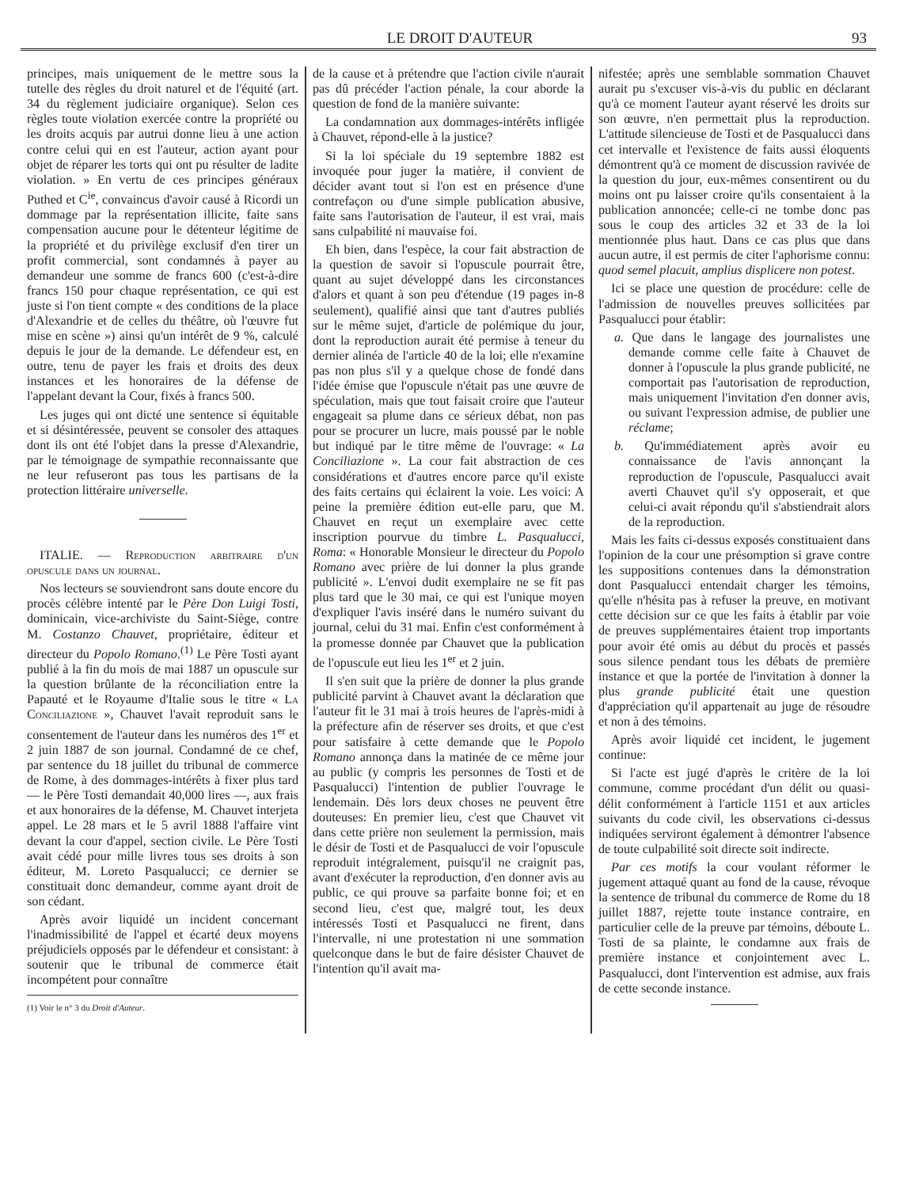LE DROIT D'AUTEUR 93
principes, mais uniquement de le mettre sous la tutelle des règles du droit naturel et de l'équité (art. 34 du règlement judiciaire organique). Selon ces règles toute violation exercée contre la propriété ou les droits acquis par autrui donne lieu à une action contre celui qui en est l'auteur, action ayant pour objet de réparer les torts qui ont pu résulter de ladite violation. » En vertu de ces principes généraux Puthed et C<sup>ie</sup>, convaincus d'avoir causé à Ricordi un dommage par la représentation illicite, faite sans compensation aucune pour le détenteur légitime de la propriété et du privilège exclusif d'en tirer un profit commercial, sont condamnés à payer au demandeur une somme de francs 600 (c'est-à-dire francs 150 pour chaque représentation, ce qui est juste si l'on tient compte « des conditions de la place d'Alexandrie et de celles du théâtre, où l'œuvre fut mise en scène ») ainsi qu'un intérêt de 9 %, calculé depuis le jour de la demande. Le défendeur est, en outre, tenu de payer les frais et droits des deux instances et les honoraires de la défense de l'appelant devant la Cour, fixés à francs 500.
Les juges qui ont dicté une sentence si équitable et si désintéressée, peuvent se consoler des attaques dont ils ont été l'objet dans la presse d'Alexandrie, par le témoignage de sympathie reconnaissante que ne leur refuseront pas tous les partisans de la protection littéraire universelle.
ITALIE. — Reproduction arbitraire d'un opuscule dans un journal.
Nos lecteurs se souviendront sans doute encore du procès célèbre intenté par le Père Don Luigi Tosti, dominicain, vice-archiviste du Saint-Siège, contre M. Costanzo Chauvet, propriétaire, éditeur et directeur du Popolo Romano.<sup>(1)</sup> Le Père Tosti ayant publié à la fin du mois de mai 1887 un opuscule sur la question brûlante de la réconciliation entre la Papauté et le Royaume d'Italie sous le titre « La Conciliazione », Chauvet l'avait reproduit sans le consentement de l'auteur dans les numéros des 1<sup>er</sup> et 2 juin 1887 de son journal. Condamné de ce chef, par sentence du 18 juillet du tribunal de commerce de Rome, à des dommages-intérêts à fixer plus tard — le Père Tosti demandait 40,000 lires —, aux frais et aux honoraires de la défense, M. Chauvet interjeta appel. Le 28 mars et le 5 avril 1888 l'affaire vint devant la cour d'appel, section civile. Le Père Tosti avait cédé pour mille livres tous ses droits à son éditeur, M. Loreto Pasqualucci; ce dernier se constituait donc demandeur, comme ayant droit de son cédant.
Après avoir liquidé un incident concernant l'inadmissibilité de l'appel et écarté deux moyens préjudiciels opposés par le défendeur et consistant: à soutenir que le tribunal de commerce était incompétent pour connaître
(1) Voir le n° 3 du Droit d'Auteur.
de la cause et à prétendre que l'action civile n'aurait pas dû précéder l'action pénale, la cour aborde la question de fond de la manière suivante:
La condamnation aux dommages-intérêts infligée à Chauvet, répond-elle à la justice?
Si la loi spéciale du 19 septembre 1882 est invoquée pour juger la matière, il convient de décider avant tout si l'on est en présence d'une contrefaçon ou d'une simple publication abusive, faite sans l'autorisation de l'auteur, il est vrai, mais sans culpabilité ni mauvaise foi.
Eh bien, dans l'espèce, la cour fait abstraction de la question de savoir si l'opuscule pourrait être, quant au sujet développé dans les circonstances d'alors et quant à son peu d'étendue (19 pages in-8 seulement), qualifié ainsi que tant d'autres publiés sur le même sujet, d'article de polémique du jour, dont la reproduction aurait été permise à teneur du dernier alinéa de l'article 40 de la loi; elle n'examine pas non plus s'il y a quelque chose de fondé dans l'idée émise que l'opuscule n'était pas une œuvre de spéculation, mais que tout faisait croire que l'auteur engageait sa plume dans ce sérieux débat, non pas pour se procurer un lucre, mais poussé par le noble but indiqué par le titre même de l'ouvrage: « La Conciliazione ». La cour fait abstraction de ces considérations et d'autres encore parce qu'il existe des faits certains qui éclairent la voie. Les voici: A peine la première édition eut-elle paru, que M. Chauvet en reçut un exemplaire avec cette inscription pourvue du timbre L. Pasqualucci, Roma: « Honorable Monsieur le directeur du Popolo Romano avec prière de lui donner la plus grande publicité ». L'envoi dudit exemplaire ne se fit pas plus tard que le 30 mai, ce qui est l'unique moyen d'expliquer l'avis inséré dans le numéro suivant du journal, celui du 31 mai. Enfin c'est conformément à la promesse donnée par Chauvet que la publication de l'opuscule eut lieu les 1<sup>er</sup> et 2 juin.
Il s'en suit que la prière de donner la plus grande publicité parvint à Chauvet avant la déclaration que l'auteur fit le 31 mai à trois heures de l'après-midi à la préfecture afin de réserver ses droits, et que c'est pour satisfaire à cette demande que le Popolo Romano annonça dans la matinée de ce même jour au public (y compris les personnes de Tosti et de Pasqualucci) l'intention de publier l'ouvrage le lendemain. Dès lors deux choses ne peuvent être douteuses: En premier lieu, c'est que Chauvet vit dans cette prière non seulement la permission, mais le désir de Tosti et de Pasqualucci de voir l'opuscule reproduit intégralement, puisqu'il ne craignit pas, avant d'exécuter la reproduction, d'en donner avis au public, ce qui prouve sa parfaite bonne foi; et en second lieu, c'est que, malgré tout, les deux intéressés Tosti et Pasqualucci ne firent, dans l'intervalle, ni une protestation ni une sommation quelconque dans le but de faire désister Chauvet de l'intention qu'il avait ma-
nifestée; après une semblable sommation Chauvet aurait pu s'excuser vis-à-vis du public en déclarant qu'à ce moment l'auteur ayant réservé les droits sur son œuvre, n'en permettait plus la reproduction. L'attitude silencieuse de Tosti et de Pasqualucci dans cet intervalle et l'existence de faits aussi éloquents démontrent qu'à ce moment de discussion ravivée de la question du jour, eux-mêmes consentirent ou du moins ont pu laisser croire qu'ils consentaient à la publication annoncée; celle-ci ne tombe donc pas sous le coup des articles 32 et 33 de la loi mentionnée plus haut. Dans ce cas plus que dans aucun autre, il est permis de citer l'aphorisme connu: quod semel placuit, amplius displicere non potest.
Ici se place une question de procédure: celle de l'admission de nouvelles preuves sollicitées par Pasqualucci pour établir:
a. Que dans le langage des journalistes une demande comme celle faite à Chauvet de donner à l'opuscule la plus grande publicité, ne comportait pas l'autorisation de reproduction, mais uniquement l'invitation d'en donner avis, ou suivant l'expression admise, de publier une réclame;
b. Qu'immédiatement après avoir eu connaissance de l'avis annonçant la reproduction de l'opuscule, Pasqualucci avait averti Chauvet qu'il s'y opposerait, et que celui-ci avait répondu qu'il s'abstiendrait alors de la reproduction.
Mais les faits ci-dessus exposés constituaient dans l'opinion de la cour une présomption si grave contre les suppositions contenues dans la démonstration dont Pasqualucci entendait charger les témoins, qu'elle n'hésita pas à refuser la preuve, en motivant cette décision sur ce que les faits à établir par voie de preuves supplémentaires étaient trop importants pour avoir été omis au début du procès et passés sous silence pendant tous les débats de première instance et que la portée de l'invitation à donner la plus grande publicité était une question d'appréciation qu'il appartenait au juge de résoudre et non à des témoins.
Après avoir liquidé cet incident, le jugement continue:
Si l'acte est jugé d'après le critère de la loi commune, comme procédant d'un délit ou quasi-délit conformément à l'article 1151 et aux articles suivants du code civil, les observations ci-dessus indiquées serviront également à démontrer l'absence de toute culpabilité soit directe soit indirecte.
Par ces motifs la cour voulant réformer le jugement attaqué quant au fond de la cause, révoque la sentence de tribunal du commerce de Rome du 18 juillet 1887, rejette toute instance contraire, en particulier celle de la preuve par témoins, déboute L. Tosti de sa plainte, le condamne aux frais de première instance et conjointement avec L. Pasqualucci, dont l'intervention est admise, aux frais de cette seconde instance.